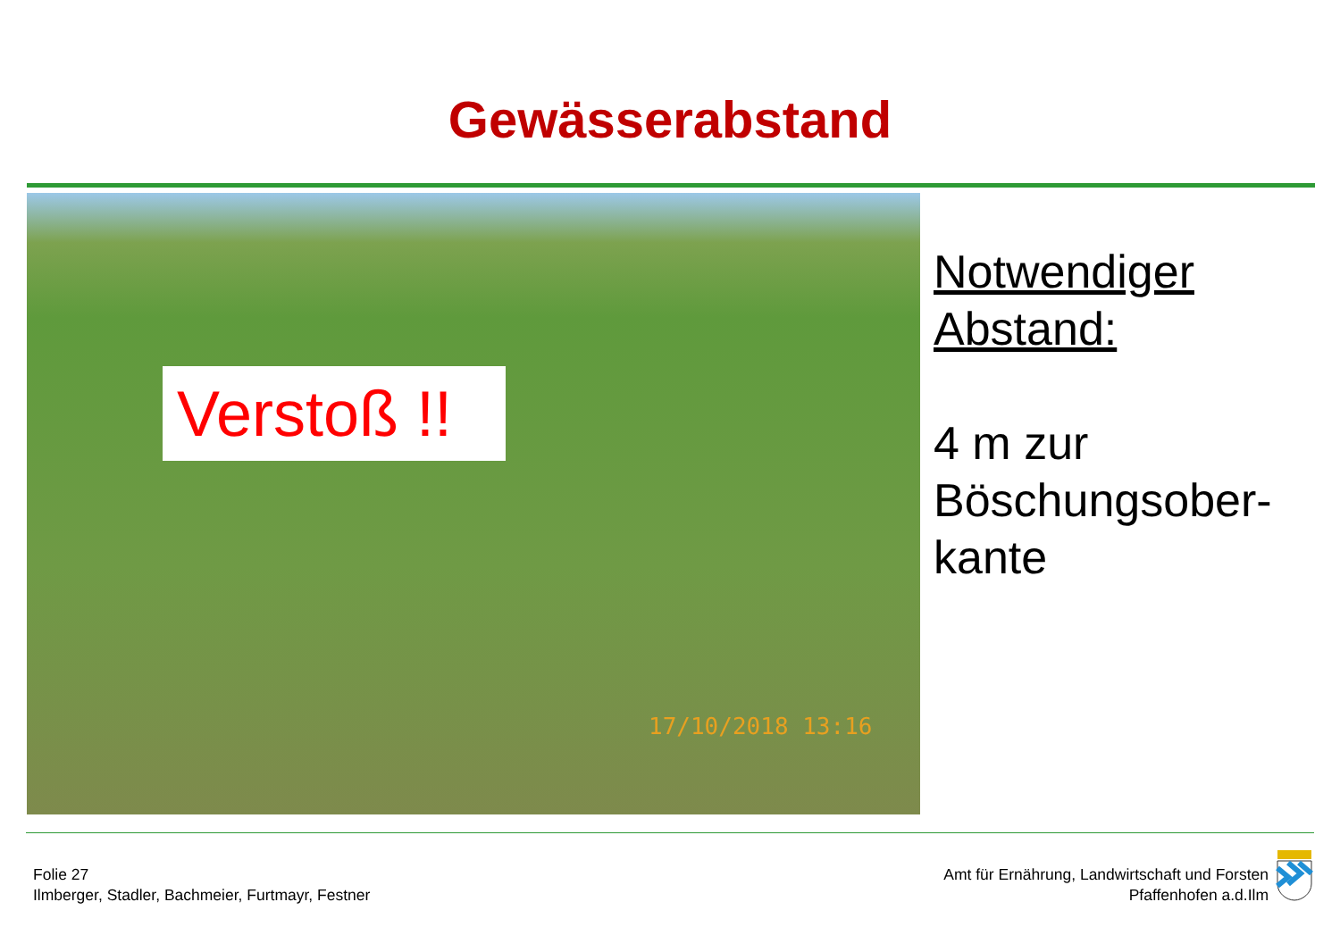Gewässerabstand
Verstoß !!
17/10/2018 13:16
Notwendiger
Abstand:
4 m zur
Böschungsober-
kante
Folie 27
Ilmberger, Stadler, Bachmeier, Furtmayr, Festner
Amt für Ernährung, Landwirtschaft und Forsten
Pfaffenhofen a.d.Ilm